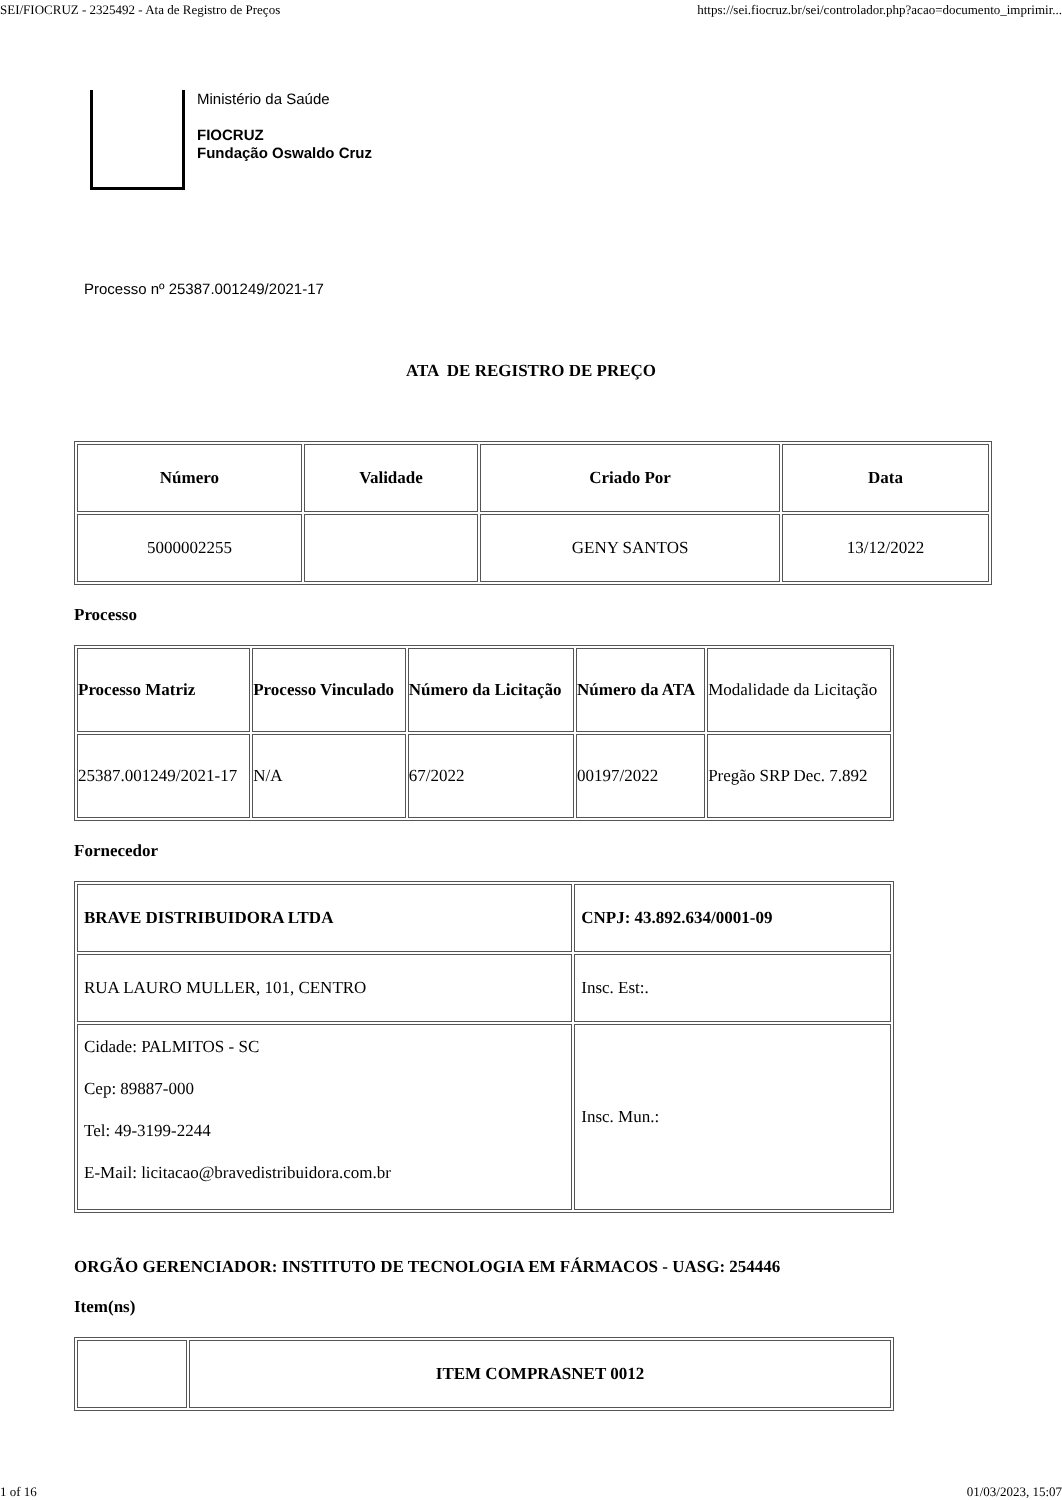SEI/FIOCRUZ - 2325492 - Ata de Registro de Preços https://sei.fiocruz.br/sei/controlador.php?acao=documento_imprimir...
Ministério da Saúde
FIOCRUZ
Fundação Oswaldo Cruz
Processo nº 25387.001249/2021-17
ATA DE REGISTRO DE PREÇO
| Número | Validade | Criado Por | Data |
| --- | --- | --- | --- |
| 5000002255 | | GENY SANTOS | 13/12/2022 |
Processo
| Processo Matriz | Processo Vinculado | Número da Licitação | Número da ATA | Modalidade da Licitação |
| 25387.001249/2021-17 | N/A | 67/2022 | 00197/2022 | Pregão SRP Dec. 7.892 |
Fornecedor
| BRAVE DISTRIBUIDORA LTDA | CNPJ: 43.892.634/0001-09 |
| RUA LAURO MULLER, 101, CENTRO | Insc. Est:. |
| Cidade: PALMITOS - SC Cep: 89887-000 Tel: 49-3199-2244 E-Mail: licitacao@bravedistribuidora.com.br | Insc. Mun.: |
ORGÃO GERENCIADOR: INSTITUTO DE TECNOLOGIA EM FÁRMACOS - UASG: 254446
Item(ns)
| | ITEM COMPRASNET 0012 |
1 of 16 01/03/2023, 15:07